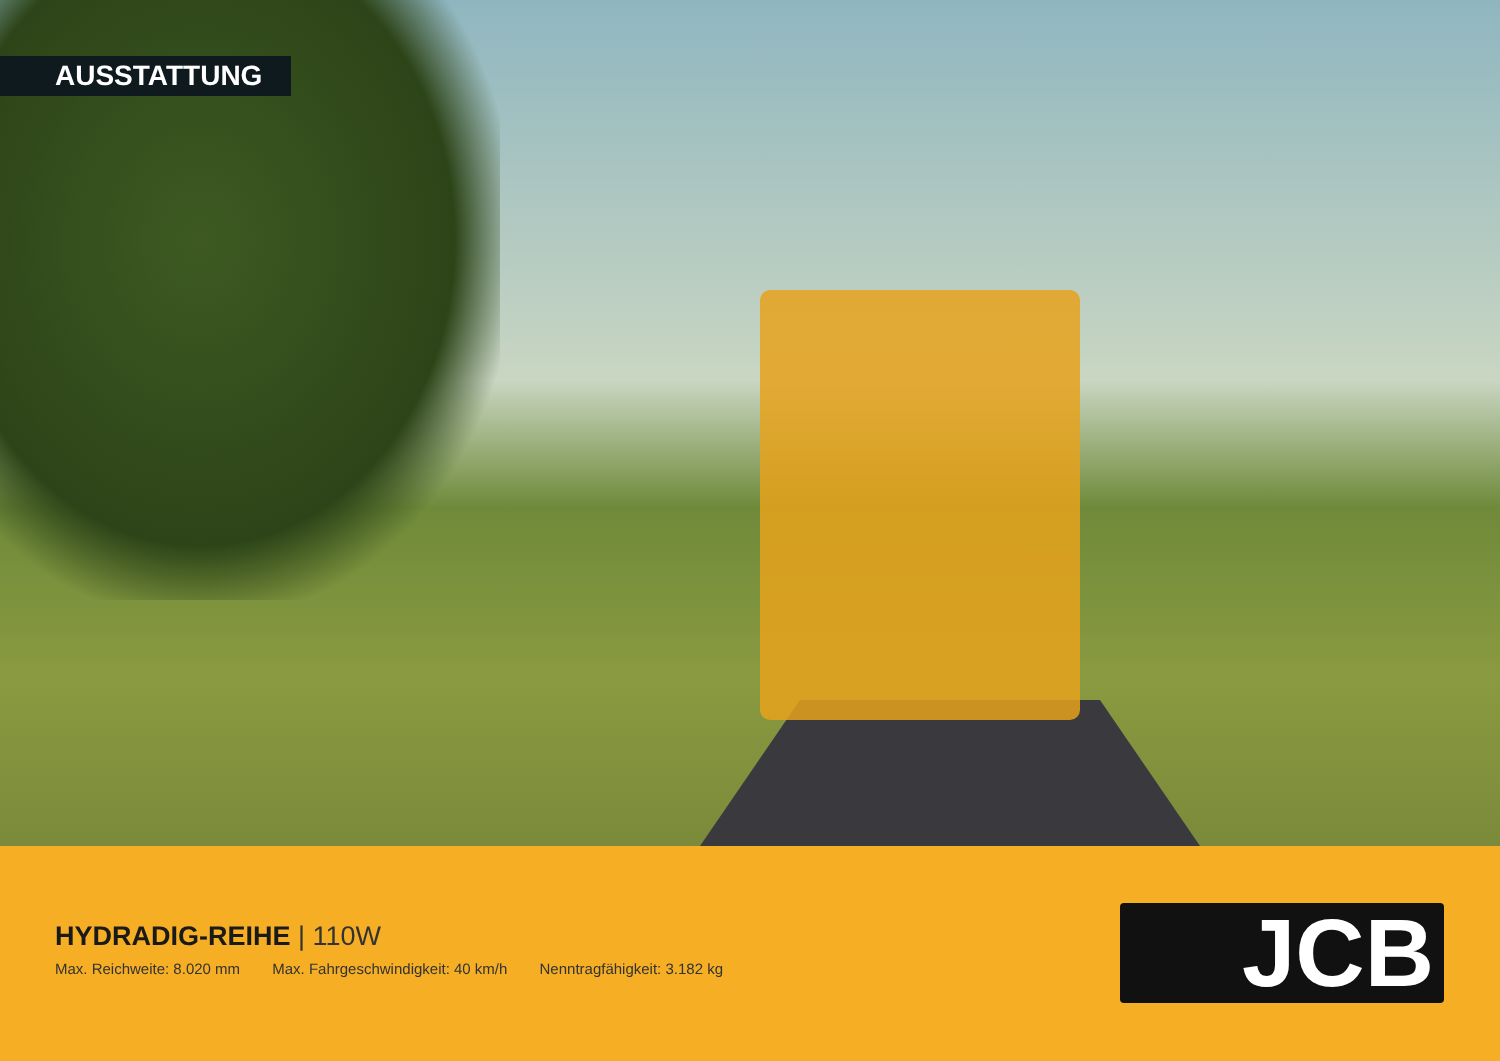AUSSTATTUNG
HYDRADIG-REIHE | 110W
Max. Reichweite: 8.020 mm Max. Fahrgeschwindigkeit: 40 km/h Nenntragfähigkeit: 3.182 kg
JCB